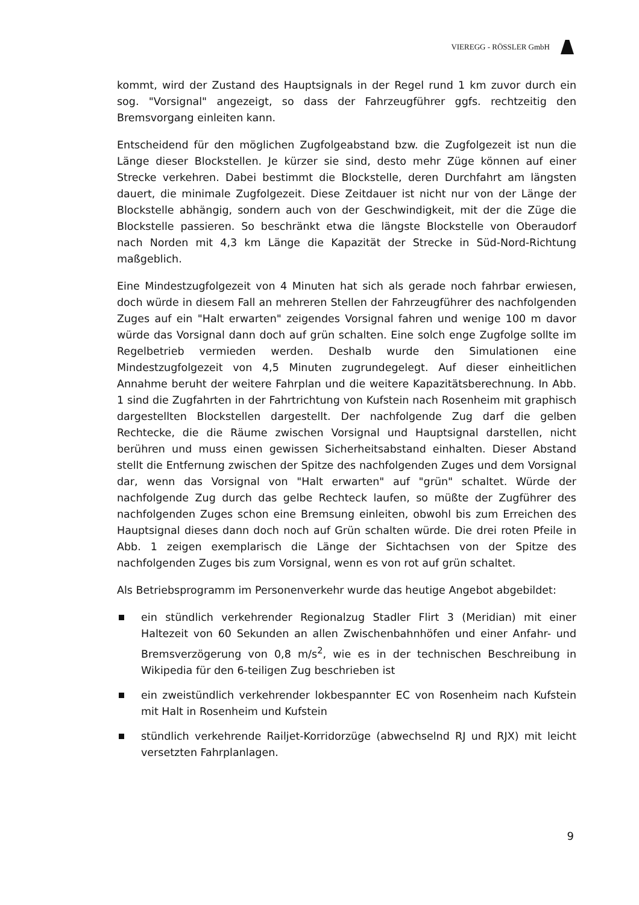VIEREGG - RÖSSLER GmbH
kommt, wird der Zustand des Hauptsignals in der Regel rund 1 km zuvor durch ein sog. "Vorsignal" angezeigt, so dass der Fahrzeugführer ggfs. rechtzeitig den Bremsvorgang einleiten kann.
Entscheidend für den möglichen Zugfolgeabstand bzw. die Zugfolgezeit ist nun die Länge dieser Blockstellen. Je kürzer sie sind, desto mehr Züge können auf einer Strecke verkehren. Dabei bestimmt die Blockstelle, deren Durchfahrt am längsten dauert, die minimale Zugfolgezeit. Diese Zeitdauer ist nicht nur von der Länge der Blockstelle abhängig, sondern auch von der Geschwindigkeit, mit der die Züge die Blockstelle passieren. So beschränkt etwa die längste Blockstelle von Oberaudorf nach Norden mit 4,3 km Länge die Kapazität der Strecke in Süd-Nord-Richtung maßgeblich.
Eine Mindestzugfolgezeit von 4 Minuten hat sich als gerade noch fahrbar erwiesen, doch würde in diesem Fall an mehreren Stellen der Fahrzeugführer des nachfolgenden Zuges auf ein "Halt erwarten" zeigendes Vorsignal fahren und wenige 100 m davor würde das Vorsignal dann doch auf grün schalten. Eine solch enge Zugfolge sollte im Regelbetrieb vermieden werden. Deshalb wurde den Simulationen eine Mindestzugfolgezeit von 4,5 Minuten zugrundegelegt. Auf dieser einheitlichen Annahme beruht der weitere Fahrplan und die weitere Kapazitätsberechnung. In Abb. 1 sind die Zugfahrten in der Fahrtrichtung von Kufstein nach Rosenheim mit graphisch dargestellten Blockstellen dargestellt. Der nachfolgende Zug darf die gelben Rechtecke, die die Räume zwischen Vorsignal und Hauptsignal darstellen, nicht berühren und muss einen gewissen Sicherheitsabstand einhalten. Dieser Abstand stellt die Entfernung zwischen der Spitze des nachfolgenden Zuges und dem Vorsignal dar, wenn das Vorsignal von "Halt erwarten" auf "grün" schaltet. Würde der nachfolgende Zug durch das gelbe Rechteck laufen, so müßte der Zugführer des nachfolgenden Zuges schon eine Bremsung einleiten, obwohl bis zum Erreichen des Hauptsignal dieses dann doch noch auf Grün schalten würde. Die drei roten Pfeile in Abb. 1 zeigen exemplarisch die Länge der Sichtachsen von der Spitze des nachfolgenden Zuges bis zum Vorsignal, wenn es von rot auf grün schaltet.
Als Betriebsprogramm im Personenverkehr wurde das heutige Angebot abgebildet:
ein stündlich verkehrender Regionalzug Stadler Flirt 3 (Meridian) mit einer Haltezeit von 60 Sekunden an allen Zwischenbahnhöfen und einer Anfahr- und Bremsverzögerung von 0,8 m/s<sup>2</sup>, wie es in der technischen Beschreibung in Wikipedia für den 6-teiligen Zug beschrieben ist
ein zweistündlich verkehrender lokbespannter EC von Rosenheim nach Kufstein mit Halt in Rosenheim und Kufstein
stündlich verkehrende Railjet-Korridorzüge (abwechselnd RJ und RJX) mit leicht versetzten Fahrplanlagen.
9